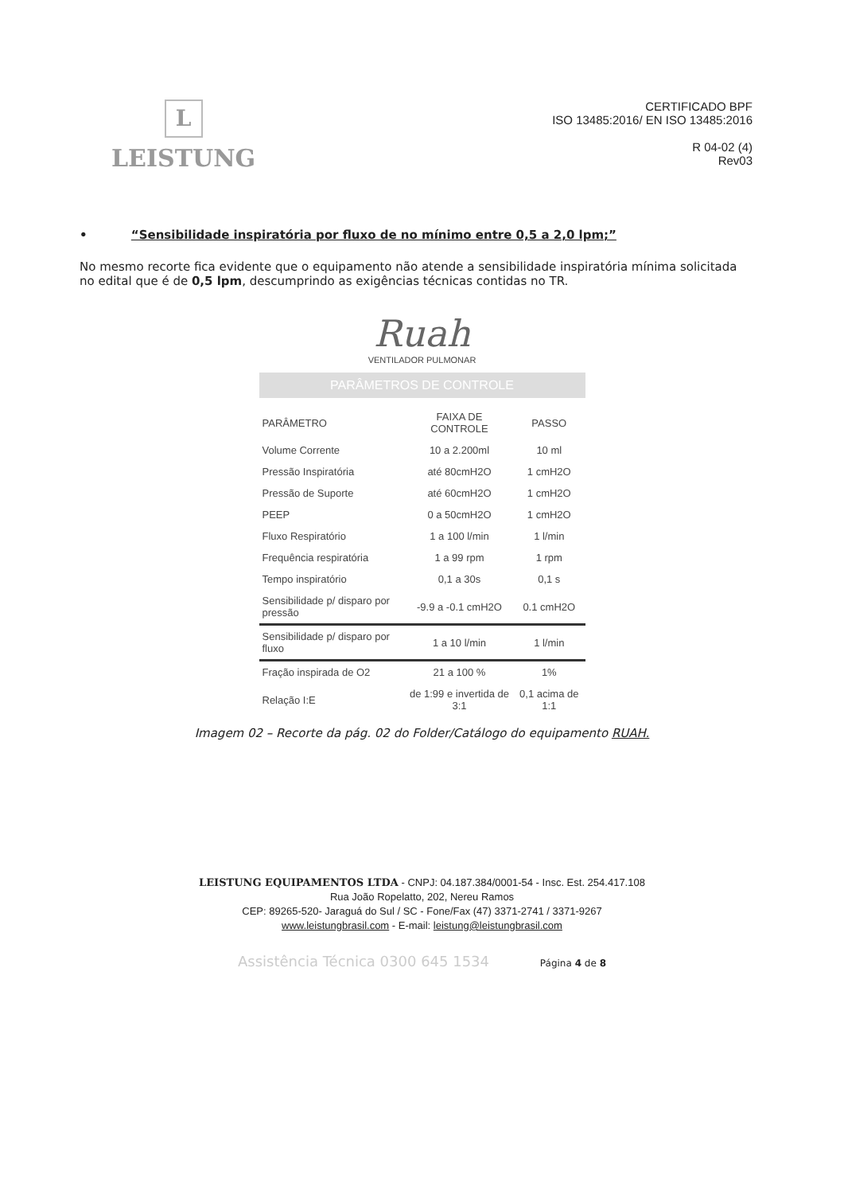L
LEISTUNG
CERTIFICADO BPF
ISO 13485:2016/ EN ISO 13485:2016
R 04-02 (4)
Rev03
• “Sensibilidade inspiratória por fluxo de no mínimo entre 0,5 a 2,0 lpm;”
No mesmo recorte fica evidente que o equipamento não atende a sensibilidade inspiratória mínima solicitada no edital que é de 0,5 lpm, descumprindo as exigências técnicas contidas no TR.
Ruah
VENTILADOR PULMONAR
PARÂMETROS DE CONTROLE
| PARÂMETRO | FAIXA DE CONTROLE | PASSO |
| --- | --- | --- |
| Volume Corrente | 10 a 2.200ml | 10 ml |
| Pressão Inspiratória | até 80cmH2O | 1 cmH2O |
| Pressão de Suporte | até 60cmH2O | 1 cmH2O |
| PEEP | 0 a 50cmH2O | 1 cmH2O |
| Fluxo Respiratório | 1 a 100 l/min | 1 l/min |
| Frequência respiratória | 1 a 99 rpm | 1 rpm |
| Tempo inspiratório | 0,1 a 30s | 0,1 s |
| Sensibilidade p/ disparo por pressão | -9.9 a -0.1 cmH2O | 0.1 cmH2O |
| Sensibilidade p/ disparo por fluxo | 1 a 10 l/min | 1 l/min |
| Fração inspirada de O2 | 21 a 100 % | 1% |
| Relação I:E | de 1:99 e invertida de 3:1 | 0,1 acima de 1:1 |
Imagem 02 – Recorte da pág. 02 do Folder/Catálogo do equipamento RUAH.
LEISTUNG EQUIPAMENTOS LTDA - CNPJ: 04.187.384/0001-54 - Insc. Est. 254.417.108
Rua João Ropelatto, 202, Nereu Ramos
CEP: 89265-520- Jaraguá do Sul / SC - Fone/Fax (47) 3371-2741 / 3371-9267
www.leistungbrasil.com - E-mail: leistung@leistungbrasil.com
Assistência Técnica 0300 645 1534 Página 4 de 8